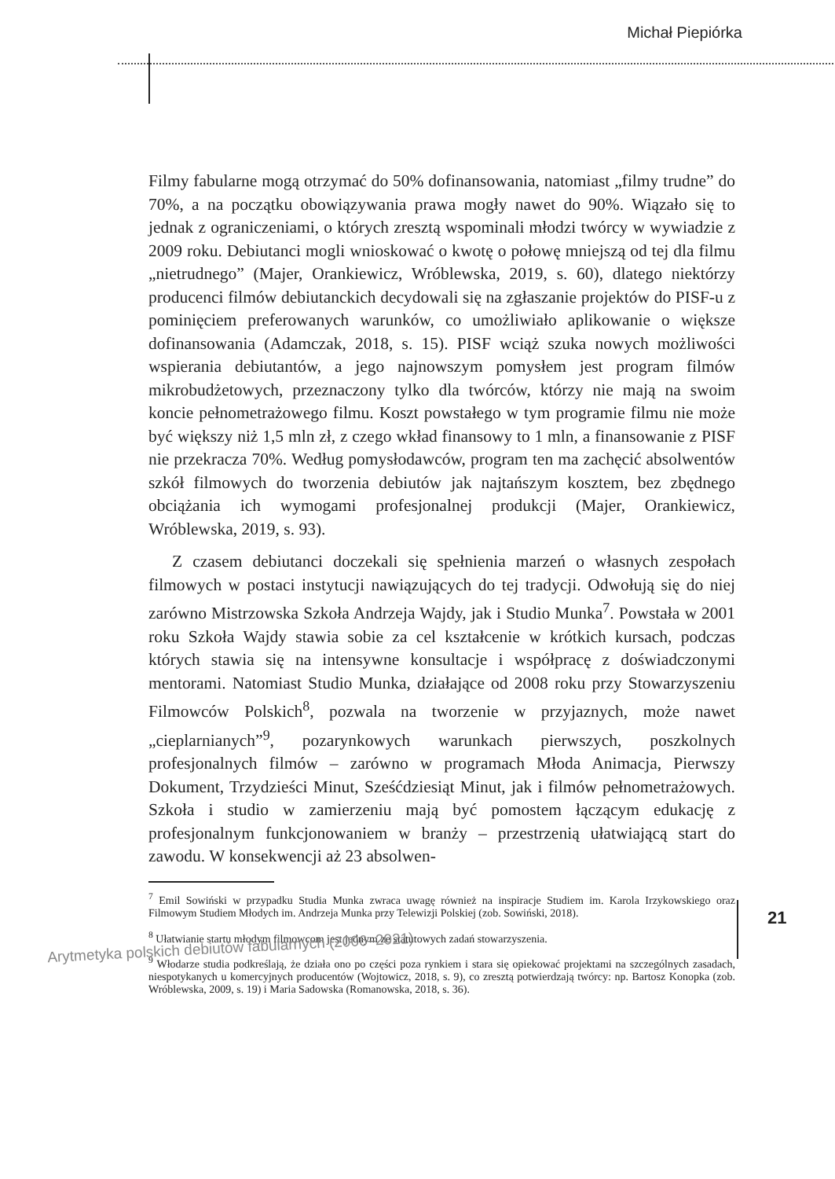Michał Piepiórka
Filmy fabularne mogą otrzymać do 50% dofinansowania, natomiast „filmy trudne” do 70%, a na początku obowiązywania prawa mogły nawet do 90%. Wiązało się to jednak z ograniczeniami, o których zresztą wspominali młodzi twórcy w wywiadzie z 2009 roku. Debiutanci mogli wnioskować o kwotę o połowę mniejszą od tej dla filmu „nietrudnego” (Majer, Orankiewicz, Wróblewska, 2019, s. 60), dlatego niektórzy producenci filmów debiutanckich decydowali się na zgłaszanie projektów do PISF-u z pominięciem preferowanych warunków, co umożliwiało aplikowanie o większe dofinansowania (Adamczak, 2018, s. 15). PISF wciąż szuka nowych możliwości wspierania debiutantów, a jego najnowszym pomysłem jest program filmów mikrobudżetowych, przeznaczony tylko dla twórców, którzy nie mają na swoim koncie pełnometrażowego filmu. Koszt powstałego w tym programie filmu nie może być większy niż 1,5 mln zł, z czego wkład finansowy to 1 mln, a finansowanie z PISF nie przekracza 70%. Według pomysłodawców, program ten ma zachęcić absolwentów szkół filmowych do tworzenia debiutów jak najtańszym kosztem, bez zbędnego obciążania ich wymogami profesjonalnej produkcji (Majer, Orankiewicz, Wróblewska, 2019, s. 93).
Z czasem debiutanci doczekali się spełnienia marzeń o własnych zespołach filmowych w postaci instytucji nawiązujących do tej tradycji. Odwołują się do niej zarówno Mistrzowska Szkoła Andrzeja Wajdy, jak i Studio Munka<sup>7</sup>. Powstała w 2001 roku Szkoła Wajdy stawia sobie za cel kształcenie w krótkich kursach, podczas których stawia się na intensywne konsultacje i współpracę z doświadczonymi mentorami. Natomiast Studio Munka, działające od 2008 roku przy Stowarzyszeniu Filmowców Polskich<sup>8</sup>, pozwala na tworzenie w przyjaznych, może nawet „cieplarnianych”<sup>9</sup>, pozarynkowych warunkach pierwszych, poszkolnych profesjonalnych filmów – zarówno w programach Młoda Animacja, Pierwszy Dokument, Trzydzieści Minut, Sześćdziesiąt Minut, jak i filmów pełnometrażowych. Szkoła i studio w zamierzeniu mają być pomostem łączącym edukację z profesjonalnym funkcjonowaniem w branży – przestrzenią ułatwiającą start do zawodu. W konsekwencji aż 23 absolwen-
<sup>7</sup> Emil Sowiński w przypadku Studia Munka zwraca uwagę również na inspiracje Studiem im. Karola Irzykowskiego oraz Filmowym Studiem Młodych im. Andrzeja Munka przy Telewizji Polskiej (zob. Sowiński, 2018).
<sup>8</sup> Ułatwianie startu młodym filmowcom jest jednym ze statutowych zadań stowarzyszenia.
<sup>9</sup> Włodarze studia podkreślają, że działa ono po części poza rynkiem i stara się opiekować projektami na szczególnych zasadach, niespotykanych u komercyjnych producentów (Wojtowicz, 2018, s. 9), co zresztą potwierdzają twórcy: np. Bartosz Konopka (zob. Wróblewska, 2009, s. 19) i Maria Sadowska (Romanowska, 2018, s. 36).
Arytmetyka polskich debiutów fabularnych (2006–2021)
21